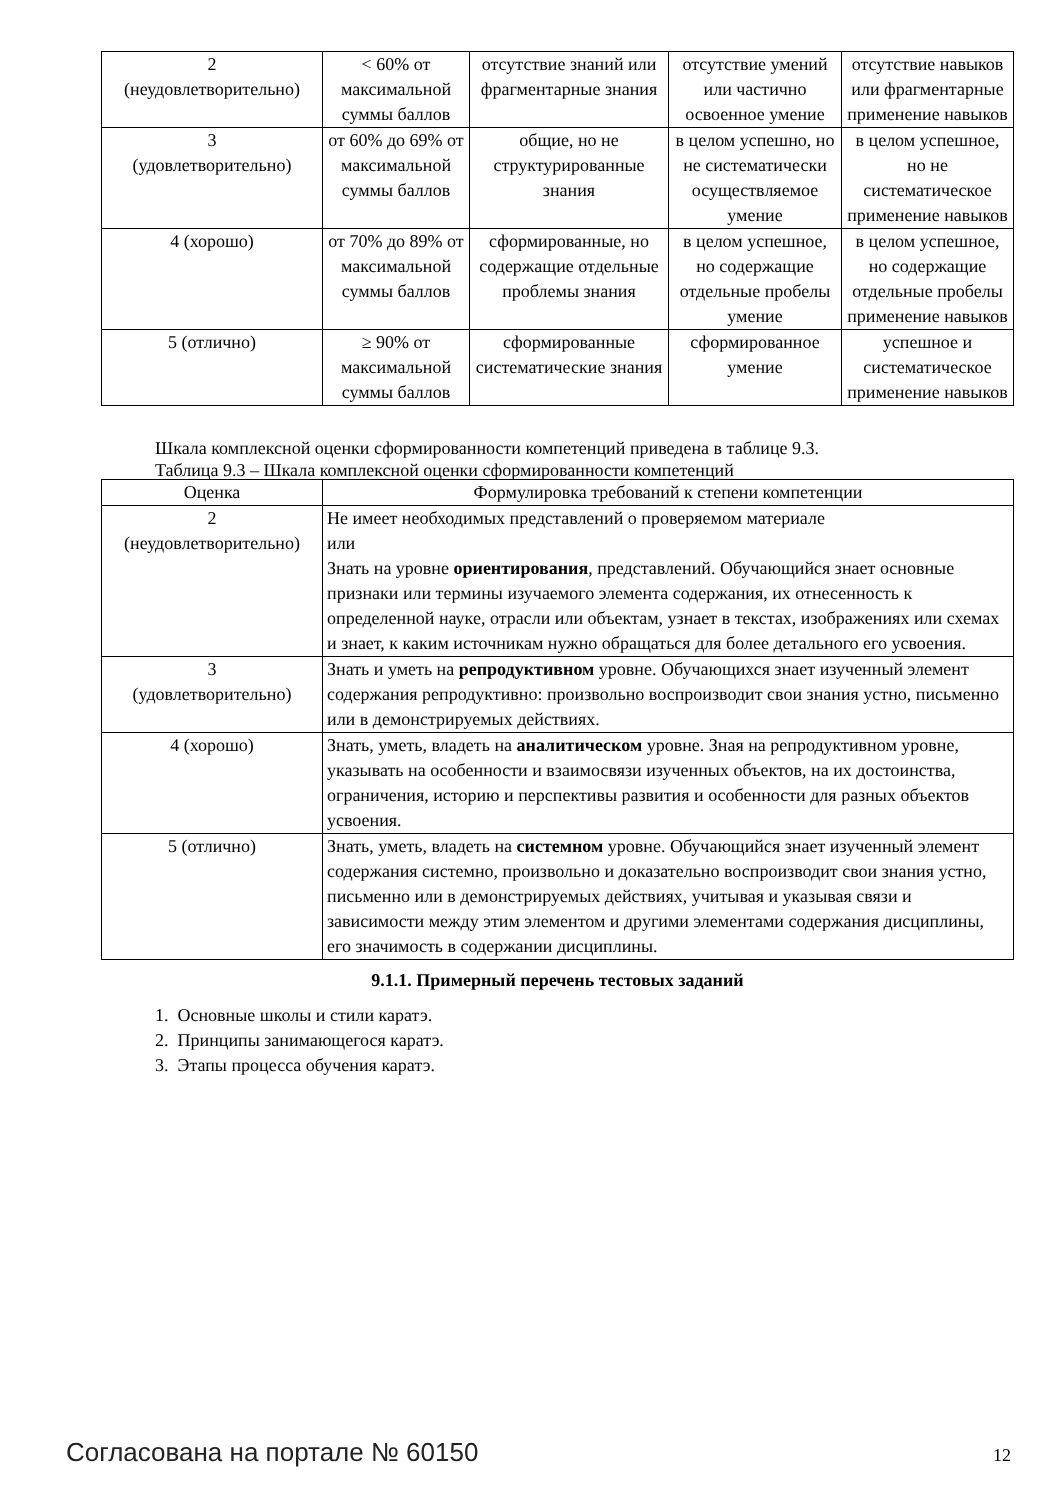| 2 (неудовлетворительно) | < 60% от максимальной суммы баллов | отсутствие знаний или фрагментарные знания | отсутствие умений или частично освоенное умение | отсутствие навыков или фрагментарные применение навыков |
| 3 (удовлетворительно) | от 60% до 69% от максимальной суммы баллов | общие, но не структурированные знания | в целом успешно, но не систематически осуществляемое умение | в целом успешное, но не систематическое применение навыков |
| 4 (хорошо) | от 70% до 89% от максимальной суммы баллов | сформированные, но содержащие отдельные проблемы знания | в целом успешное, но содержащие отдельные пробелы умение | в целом успешное, но содержащие отдельные пробелы применение навыков |
| 5 (отлично) | ≥ 90% от максимальной суммы баллов | сформированные систематические знания | сформированное умение | успешное и систематическое применение навыков |
Шкала комплексной оценки сформированности компетенций приведена в таблице 9.3.
Таблица 9.3 – Шкала комплексной оценки сформированности компетенций
| Оценка | Формулировка требований к степени компетенции |
| --- | --- |
| 2 (неудовлетворительно) | Не имеет необходимых представлений о проверяемом материале или Знать на уровне ориентирования , представлений. Обучающийся знает основные признаки или термины изучаемого элемента содержания, их отнесенность к определенной науке, отрасли или объектам, узнает в текстах, изображениях или схемах и знает, к каким источникам нужно обращаться для более детального его усвоения. |
| 3 (удовлетворительно) | Знать и уметь на репродуктивном уровне. Обучающихся знает изученный элемент содержания репродуктивно: произвольно воспроизводит свои знания устно, письменно или в демонстрируемых действиях. |
| 4 (хорошо) | Знать, уметь, владеть на аналитическом уровне. Зная на репродуктивном уровне, указывать на особенности и взаимосвязи изученных объектов, на их достоинства, ограничения, историю и перспективы развития и особенности для разных объектов усвоения. |
| 5 (отлично) | Знать, уметь, владеть на системном уровне. Обучающийся знает изученный элемент содержания системно, произвольно и доказательно воспроизводит свои знания устно, письменно или в демонстрируемых действиях, учитывая и указывая связи и зависимости между этим элементом и другими элементами содержания дисциплины, его значимость в содержании дисциплины. |
9.1.1. Примерный перечень тестовых заданий
1. Основные школы и стили каратэ.
2. Принципы занимающегося каратэ.
3. Этапы процесса обучения каратэ.
Согласована на портале № 60150 12